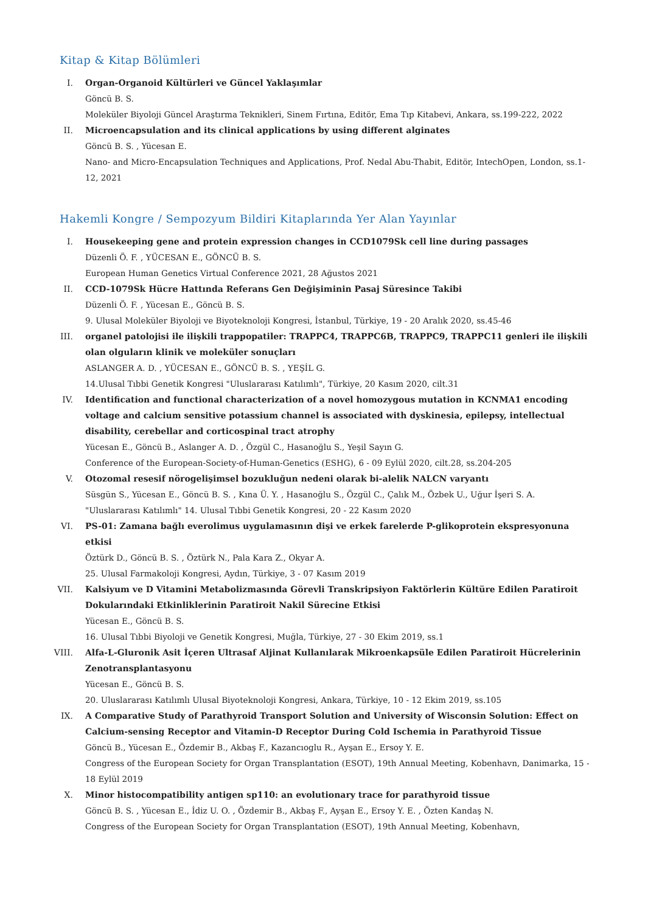Kitap & Kitap Bölümleri
I. Organ-Organoid Kültürleri ve Güncel Yaklaşımlar
Göncü B. S.
Moleküler Biyoloji Güncel Araştırma Teknikleri, Sinem Fırtına, Editör, Ema Tıp Kitabevi, Ankara, ss.199-222, 2022
II. Microencapsulation and its clinical applications by using different alginates
Göncü B. S. , Yücesan E.
Nano- and Micro-Encapsulation Techniques and Applications, Prof. Nedal Abu-Thabit, Editör, IntechOpen, London, ss.1-12, 2021
Hakemli Kongre / Sempozyum Bildiri Kitaplarında Yer Alan Yayınlar
I. Housekeeping gene and protein expression changes in CCD1079Sk cell line during passages
Düzenli Ö. F. , YÜCESAN E., GÖNCÜ B. S.
European Human Genetics Virtual Conference 2021, 28 Ağustos 2021
II. CCD-1079Sk Hücre Hattında Referans Gen Değişiminin Pasaj Süresince Takibi
Düzenli Ö. F. , Yücesan E., Göncü B. S.
9. Ulusal Moleküler Biyoloji ve Biyoteknoloji Kongresi, İstanbul, Türkiye, 19 - 20 Aralık 2020, ss.45-46
III. organel patolojisi ile ilişkili trappopatiler: TRAPPC4, TRAPPC6B, TRAPPC9, TRAPPC11 genleri ile ilişkili olan olguların klinik ve moleküler sonuçları
ASLANGER A. D. , YÜCESAN E., GÖNCÜ B. S. , YEŞİL G.
14.Ulusal Tıbbi Genetik Kongresi "Uluslararası Katılımlı", Türkiye, 20 Kasım 2020, cilt.31
IV. Identification and functional characterization of a novel homozygous mutation in KCNMA1 encoding voltage and calcium sensitive potassium channel is associated with dyskinesia, epilepsy, intellectual disability, cerebellar and corticospinal tract atrophy
Yücesan E., Göncü B., Aslanger A. D. , Özgül C., Hasanoğlu S., Yeşil Sayın G.
Conference of the European-Society-of-Human-Genetics (ESHG), 6 - 09 Eylül 2020, cilt.28, ss.204-205
V. Otozomal resesif nörogelişimsel bozukluğun nedeni olarak bi-alelik NALCN varyantı
Süsgün S., Yücesan E., Göncü B. S. , Kına Ü. Y. , Hasanoğlu S., Özgül C., Çalık M., Özbek U., Uğur İşeri S. A.
"Uluslararası Katılımlı" 14. Ulusal Tıbbi Genetik Kongresi, 20 - 22 Kasım 2020
VI. PS-01: Zamana bağlı everolimus uygulamasının dişi ve erkek farelerde P-glikoprotein ekspresyonuna etkisi
Öztürk D., Göncü B. S. , Öztürk N., Pala Kara Z., Okyar A.
25. Ulusal Farmakoloji Kongresi, Aydın, Türkiye, 3 - 07 Kasım 2019
VII. Kalsiyum ve D Vitamini Metabolizmasında Görevli Transkripsiyon Faktörlerin Kültüre Edilen Paratiroit Dokularındaki Etkinliklerinin Paratiroit Nakil Sürecine Etkisi
Yücesan E., Göncü B. S.
16. Ulusal Tıbbi Biyoloji ve Genetik Kongresi, Muğla, Türkiye, 27 - 30 Ekim 2019, ss.1
VIII. Alfa-L-Gluronik Asit İçeren Ultrasaf Aljinat Kullanılarak Mikroenkapsüle Edilen Paratiroit Hücrelerinin Zenotransplantasyonu
Yücesan E., Göncü B. S.
20. Uluslararası Katılımlı Ulusal Biyoteknoloji Kongresi, Ankara, Türkiye, 10 - 12 Ekim 2019, ss.105
IX. A Comparative Study of Parathyroid Transport Solution and University of Wisconsin Solution: Effect on Calcium-sensing Receptor and Vitamin-D Receptor During Cold Ischemia in Parathyroid Tissue
Göncü B., Yücesan E., Özdemir B., Akbaş F., Kazancıoglu R., Ayşan E., Ersoy Y. E.
Congress of the European Society for Organ Transplantation (ESOT), 19th Annual Meeting, Kobenhavn, Danimarka, 15 - 18 Eylül 2019
X. Minor histocompatibility antigen sp110: an evolutionary trace for parathyroid tissue
Göncü B. S. , Yücesan E., İdiz U. O. , Özdemir B., Akbaş F., Ayşan E., Ersoy Y. E. , Özten Kandaş N.
Congress of the European Society for Organ Transplantation (ESOT), 19th Annual Meeting, Kobenhavn,